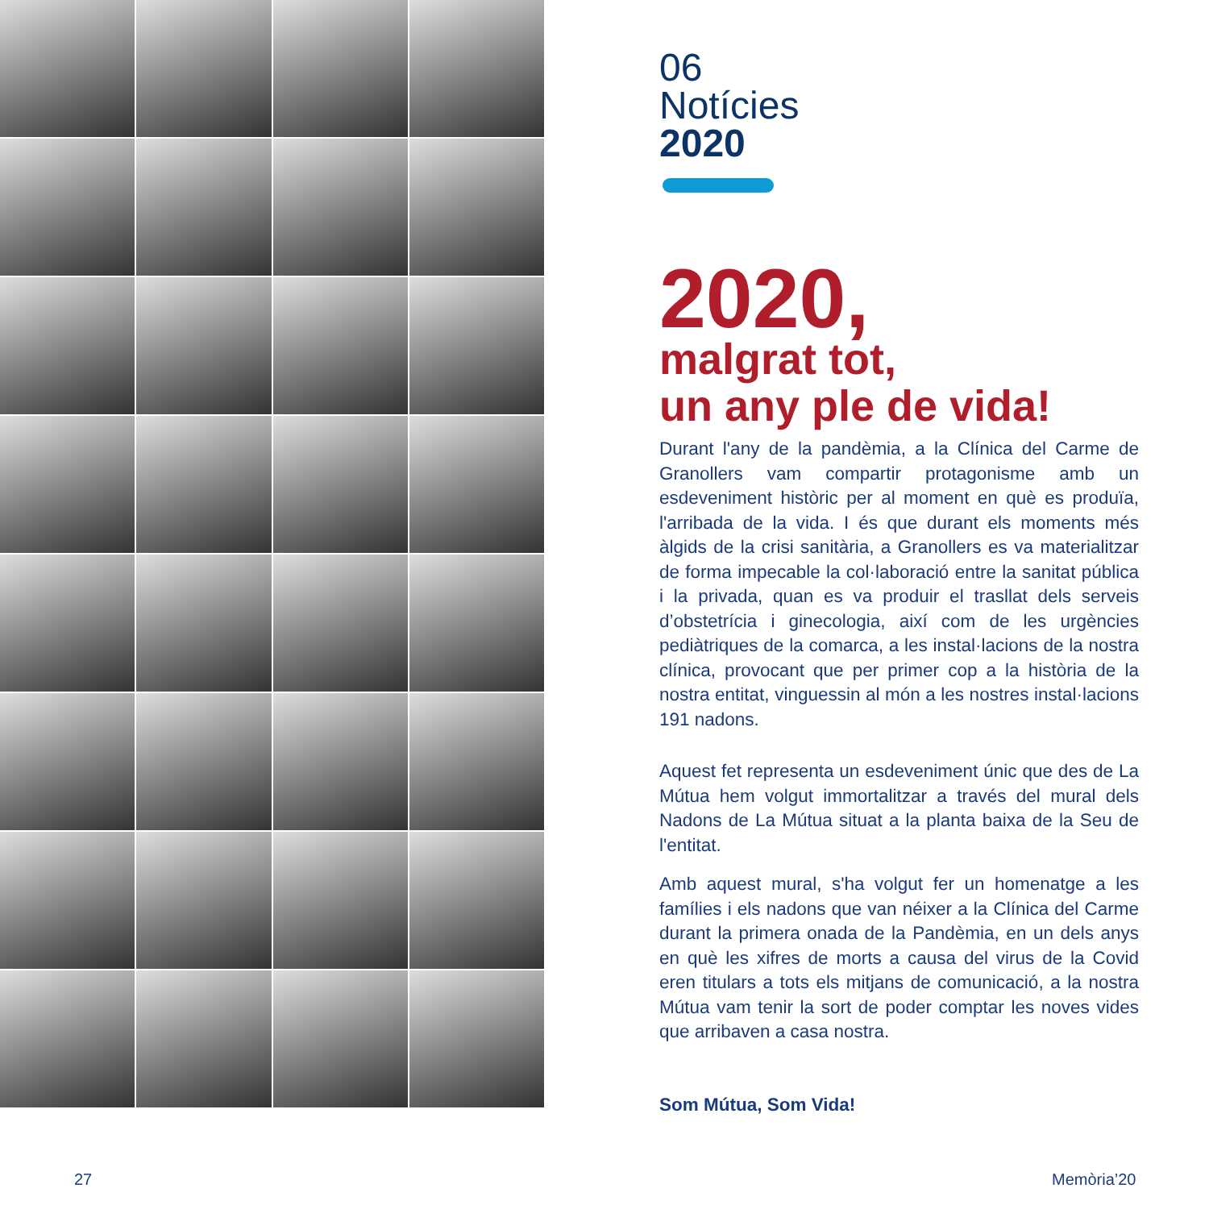06
Notícies
2020
2020,
malgrat tot,
un any ple de vida!
Durant l'any de la pandèmia, a la Clínica del Carme de Granollers vam compartir protagonisme amb un esdeveniment històric per al moment en què es produïa, l'arribada de la vida. I és que durant els moments més àlgids de la crisi sanitària, a Granollers es va materialitzar de forma impecable la col·laboració entre la sanitat pública i la privada, quan es va produir el trasllat dels serveis d’obstetrícia i ginecologia, així com de les urgències pediàtriques de la comarca, a les instal·lacions de la nostra clínica, provocant que per primer cop a la història de la nostra entitat, vinguessin al món a les nostres instal·lacions 191 nadons.
Aquest fet representa un esdeveniment únic que des de La Mútua hem volgut immortalitzar a través del mural dels Nadons de La Mútua situat a la planta baixa de la Seu de l'entitat.
Amb aquest mural, s'ha volgut fer un homenatge a les famílies i els nadons que van néixer a la Clínica del Carme durant la primera onada de la Pandèmia, en un dels anys en què les xifres de morts a causa del virus de la Covid eren titulars a tots els mitjans de comunicació, a la nostra Mútua vam tenir la sort de poder comptar les noves vides que arribaven a casa nostra.
Som Mútua, Som Vida!
27 Memòria’20